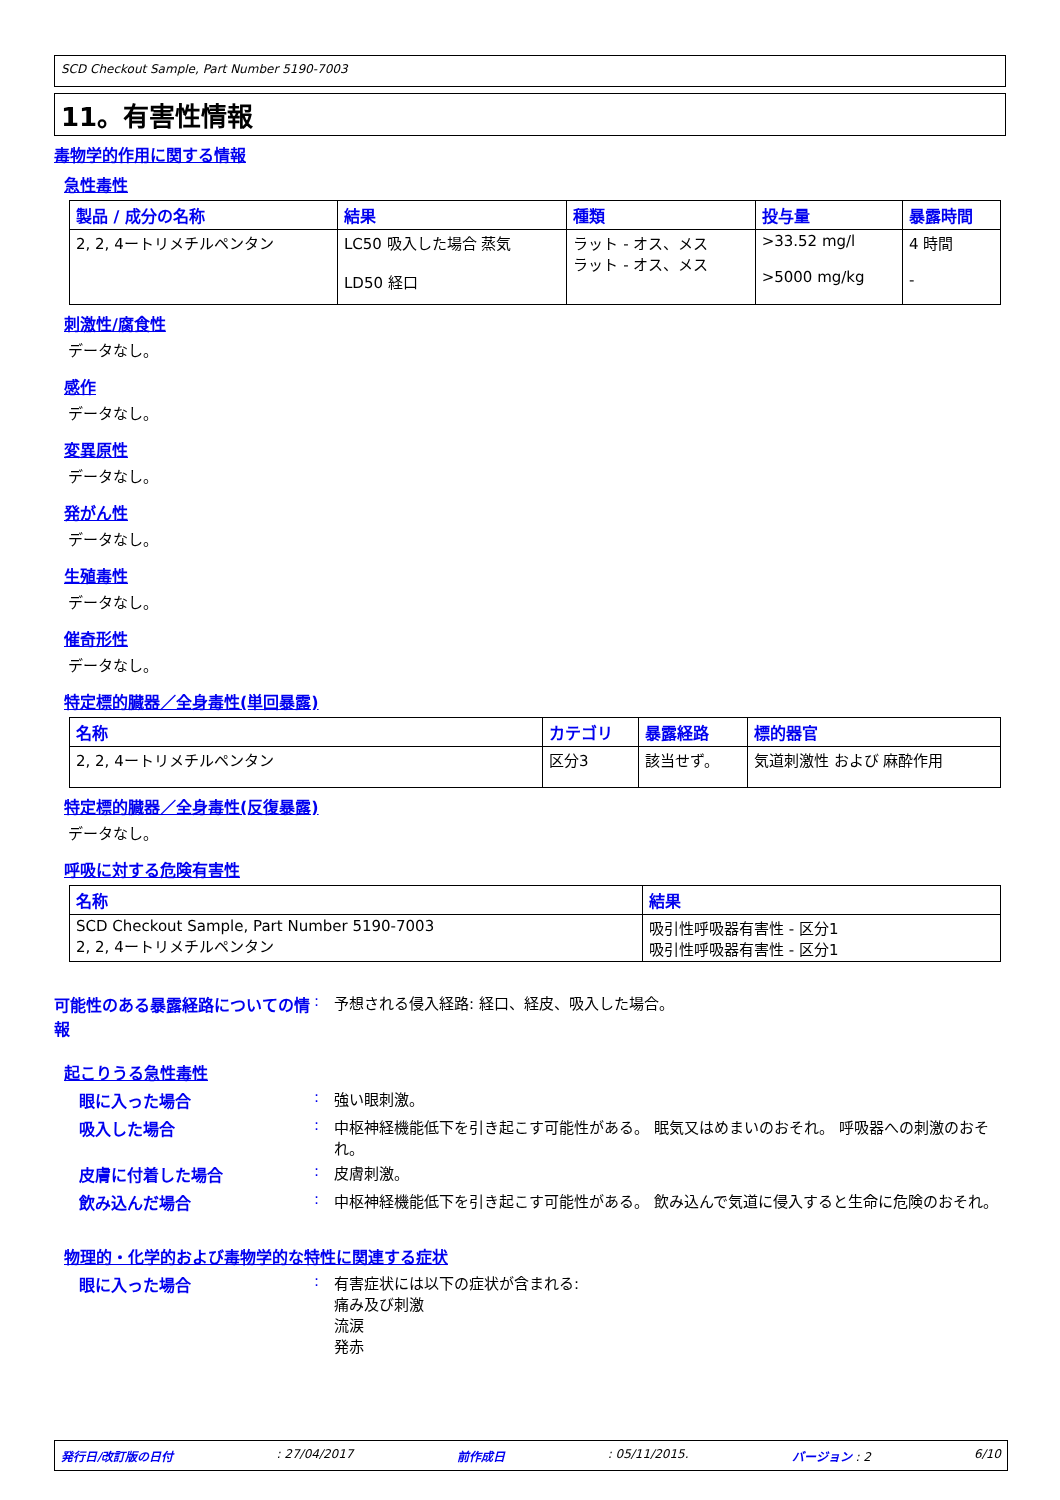SCD Checkout Sample, Part Number 5190-7003
11。有害性情報
毒物学的作用に関する情報
急性毒性
| 製品 / 成分の名称 | 結果 | 種類 | 投与量 | 暴露時間 |
| --- | --- | --- | --- | --- |
| 2, 2, 4ートリメチルペンタン | LC50 吸入した場合 蒸気 LD50 経口 | ラット - オス、メス ラット - オス、メス | >33.52 mg/l >5000 mg/kg | 4 時間 - |
刺激性/腐食性
データなし。
感作
データなし。
変異原性
データなし。
発がん性
データなし。
生殖毒性
データなし。
催奇形性
データなし。
特定標的臓器／全身毒性(単回暴露)
| 名称 | カテゴリ | 暴露経路 | 標的器官 |
| --- | --- | --- | --- |
| 2, 2, 4ートリメチルペンタン | 区分3 | 該当せず。 | 気道刺激性 および 麻酔作用 |
特定標的臓器／全身毒性(反復暴露)
データなし。
呼吸に対する危険有害性
| 名称 | 結果 |
| --- | --- |
| SCD Checkout Sample, Part Number 5190-7003 2, 2, 4ートリメチルペンタン | 吸引性呼吸器有害性 - 区分1 吸引性呼吸器有害性 - 区分1 |
可能性のある暴露経路についての情報
: 予想される侵入経路: 経口、経皮、吸入した場合。
起こりうる急性毒性
眼に入った場合 : 強い眼刺激。
吸入した場合 : 中枢神経機能低下を引き起こす可能性がある。 眠気又はめまいのおそれ。 呼吸器への刺激のおそれ。
皮膚に付着した場合 : 皮膚刺激。
飲み込んだ場合 : 中枢神経機能低下を引き起こす可能性がある。 飲み込んで気道に侵入すると生命に危険のおそれ。
物理的・化学的および毒物学的な特性に関連する症状
眼に入った場合 : 有害症状には以下の症状が含まれる:
痛み及び刺激
流涙
発赤
発行日/改訂版の日付: 27/04/2017 前作成日: 05/11/2015. バージョン : 2 6/10